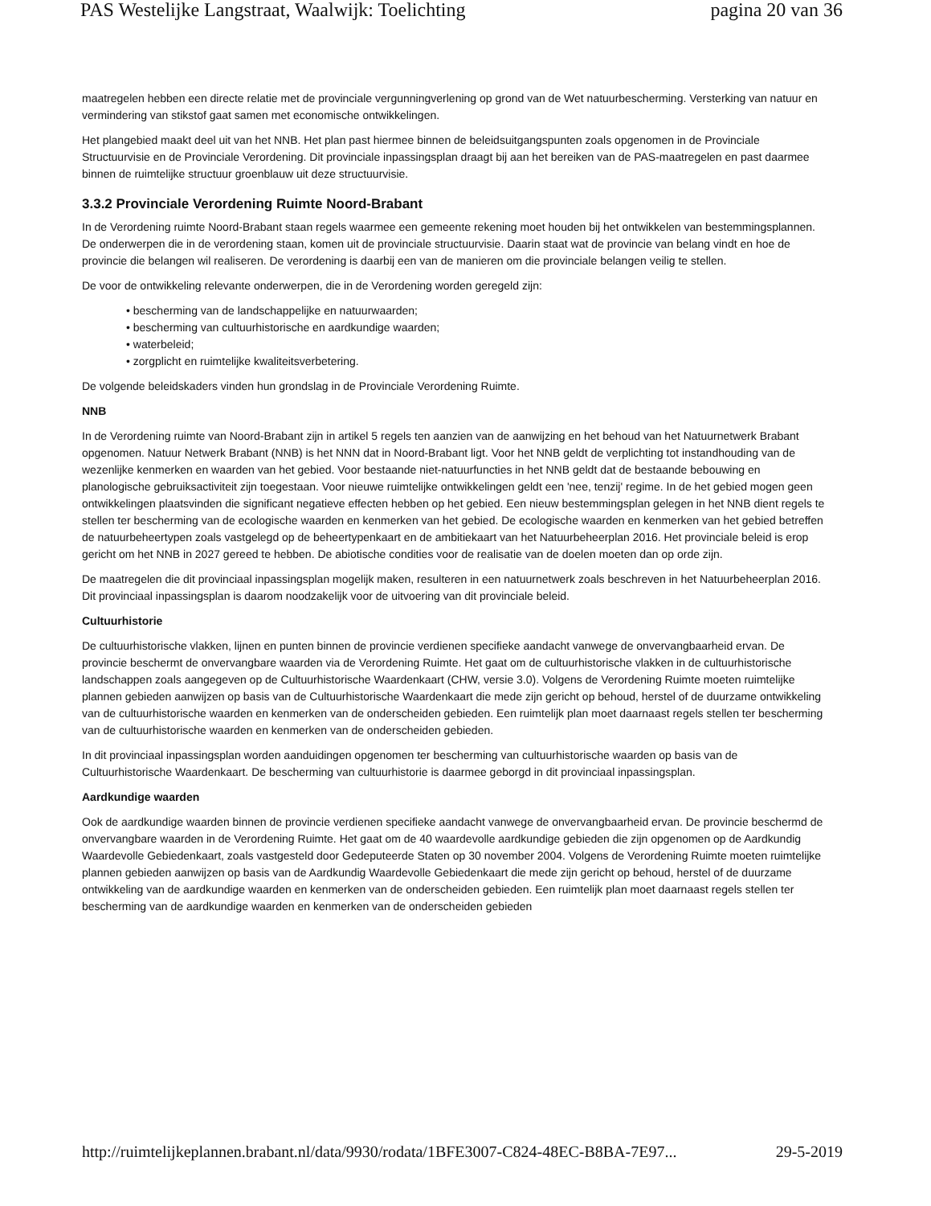PAS Westelijke Langstraat, Waalwijk: Toelichting pagina 20 van 36
maatregelen hebben een directe relatie met de provinciale vergunningverlening op grond van de Wet natuurbescherming. Versterking van natuur en vermindering van stikstof gaat samen met economische ontwikkelingen.
Het plangebied maakt deel uit van het NNB. Het plan past hiermee binnen de beleidsuitgangspunten zoals opgenomen in de Provinciale Structuurvisie en de Provinciale Verordening. Dit provinciale inpassingsplan draagt bij aan het bereiken van de PAS-maatregelen en past daarmee binnen de ruimtelijke structuur groenblauw uit deze structuurvisie.
3.3.2 Provinciale Verordening Ruimte Noord-Brabant
In de Verordening ruimte Noord-Brabant staan regels waarmee een gemeente rekening moet houden bij het ontwikkelen van bestemmingsplannen. De onderwerpen die in de verordening staan, komen uit de provinciale structuurvisie. Daarin staat wat de provincie van belang vindt en hoe de provincie die belangen wil realiseren. De verordening is daarbij een van de manieren om die provinciale belangen veilig te stellen.
De voor de ontwikkeling relevante onderwerpen, die in de Verordening worden geregeld zijn:
• bescherming van de landschappelijke en natuurwaarden;
• bescherming van cultuurhistorische en aardkundige waarden;
• waterbeleid;
• zorgplicht en ruimtelijke kwaliteitsverbetering.
De volgende beleidskaders vinden hun grondslag in de Provinciale Verordening Ruimte.
NNB
In de Verordening ruimte van Noord-Brabant zijn in artikel 5 regels ten aanzien van de aanwijzing en het behoud van het Natuurnetwerk Brabant opgenomen. Natuur Netwerk Brabant (NNB) is het NNN dat in Noord-Brabant ligt. Voor het NNB geldt de verplichting tot instandhouding van de wezenlijke kenmerken en waarden van het gebied. Voor bestaande niet-natuurfuncties in het NNB geldt dat de bestaande bebouwing en planologische gebruiksactiviteit zijn toegestaan. Voor nieuwe ruimtelijke ontwikkelingen geldt een 'nee, tenzij' regime. In de het gebied mogen geen ontwikkelingen plaatsvinden die significant negatieve effecten hebben op het gebied. Een nieuw bestemmingsplan gelegen in het NNB dient regels te stellen ter bescherming van de ecologische waarden en kenmerken van het gebied. De ecologische waarden en kenmerken van het gebied betreffen de natuurbeheertypen zoals vastgelegd op de beheertypenkaart en de ambitiekaart van het Natuurbeheerplan 2016. Het provinciale beleid is erop gericht om het NNB in 2027 gereed te hebben. De abiotische condities voor de realisatie van de doelen moeten dan op orde zijn.
De maatregelen die dit provinciaal inpassingsplan mogelijk maken, resulteren in een natuurnetwerk zoals beschreven in het Natuurbeheerplan 2016. Dit provinciaal inpassingsplan is daarom noodzakelijk voor de uitvoering van dit provinciale beleid.
Cultuurhistorie
De cultuurhistorische vlakken, lijnen en punten binnen de provincie verdienen specifieke aandacht vanwege de onvervangbaarheid ervan. De provincie beschermt de onvervangbare waarden via de Verordening Ruimte. Het gaat om de cultuurhistorische vlakken in de cultuurhistorische landschappen zoals aangegeven op de Cultuurhistorische Waardenkaart (CHW, versie 3.0). Volgens de Verordening Ruimte moeten ruimtelijke plannen gebieden aanwijzen op basis van de Cultuurhistorische Waardenkaart die mede zijn gericht op behoud, herstel of de duurzame ontwikkeling van de cultuurhistorische waarden en kenmerken van de onderscheiden gebieden. Een ruimtelijk plan moet daarnaast regels stellen ter bescherming van de cultuurhistorische waarden en kenmerken van de onderscheiden gebieden.
In dit provinciaal inpassingsplan worden aanduidingen opgenomen ter bescherming van cultuurhistorische waarden op basis van de Cultuurhistorische Waardenkaart. De bescherming van cultuurhistorie is daarmee geborgd in dit provinciaal inpassingsplan.
Aardkundige waarden
Ook de aardkundige waarden binnen de provincie verdienen specifieke aandacht vanwege de onvervangbaarheid ervan. De provincie beschermd de onvervangbare waarden in de Verordening Ruimte. Het gaat om de 40 waardevolle aardkundige gebieden die zijn opgenomen op de Aardkundig Waardevolle Gebiedenkaart, zoals vastgesteld door Gedeputeerde Staten op 30 november 2004. Volgens de Verordening Ruimte moeten ruimtelijke plannen gebieden aanwijzen op basis van de Aardkundig Waardevolle Gebiedenkaart die mede zijn gericht op behoud, herstel of de duurzame ontwikkeling van de aardkundige waarden en kenmerken van de onderscheiden gebieden. Een ruimtelijk plan moet daarnaast regels stellen ter bescherming van de aardkundige waarden en kenmerken van de onderscheiden gebieden
http://ruimtelijkeplannen.brabant.nl/data/9930/rodata/1BFE3007-C824-48EC-B8BA-7E97... 29-5-2019